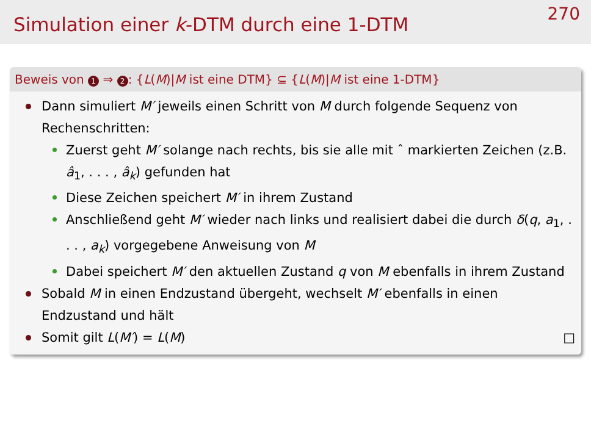Simulation einer k-DTM durch eine 1-DTM
270
Beweis von 1 ⇒ 2: {L(M)|M ist eine DTM} ⊆ {L(M)|M ist eine 1-DTM}
Dann simuliert M′ jeweils einen Schritt von M durch folgende Sequenz von Rechenschritten:
Zuerst geht M′ solange nach rechts, bis sie alle mit ˆ markierten Zeichen (z.B. â<sub>1</sub>, . . . , â<sub>k</sub>) gefunden hat
Diese Zeichen speichert M′ in ihrem Zustand
Anschließend geht M′ wieder nach links und realisiert dabei die durch δ(q, a<sub>1</sub>, . . . , a<sub>k</sub>) vorgegebene Anweisung von M
Dabei speichert M′ den aktuellen Zustand q von M ebenfalls in ihrem Zustand
Sobald M in einen Endzustand übergeht, wechselt M′ ebenfalls in einen Endzustand und hält
Somit gilt L(M′) = L(M) □